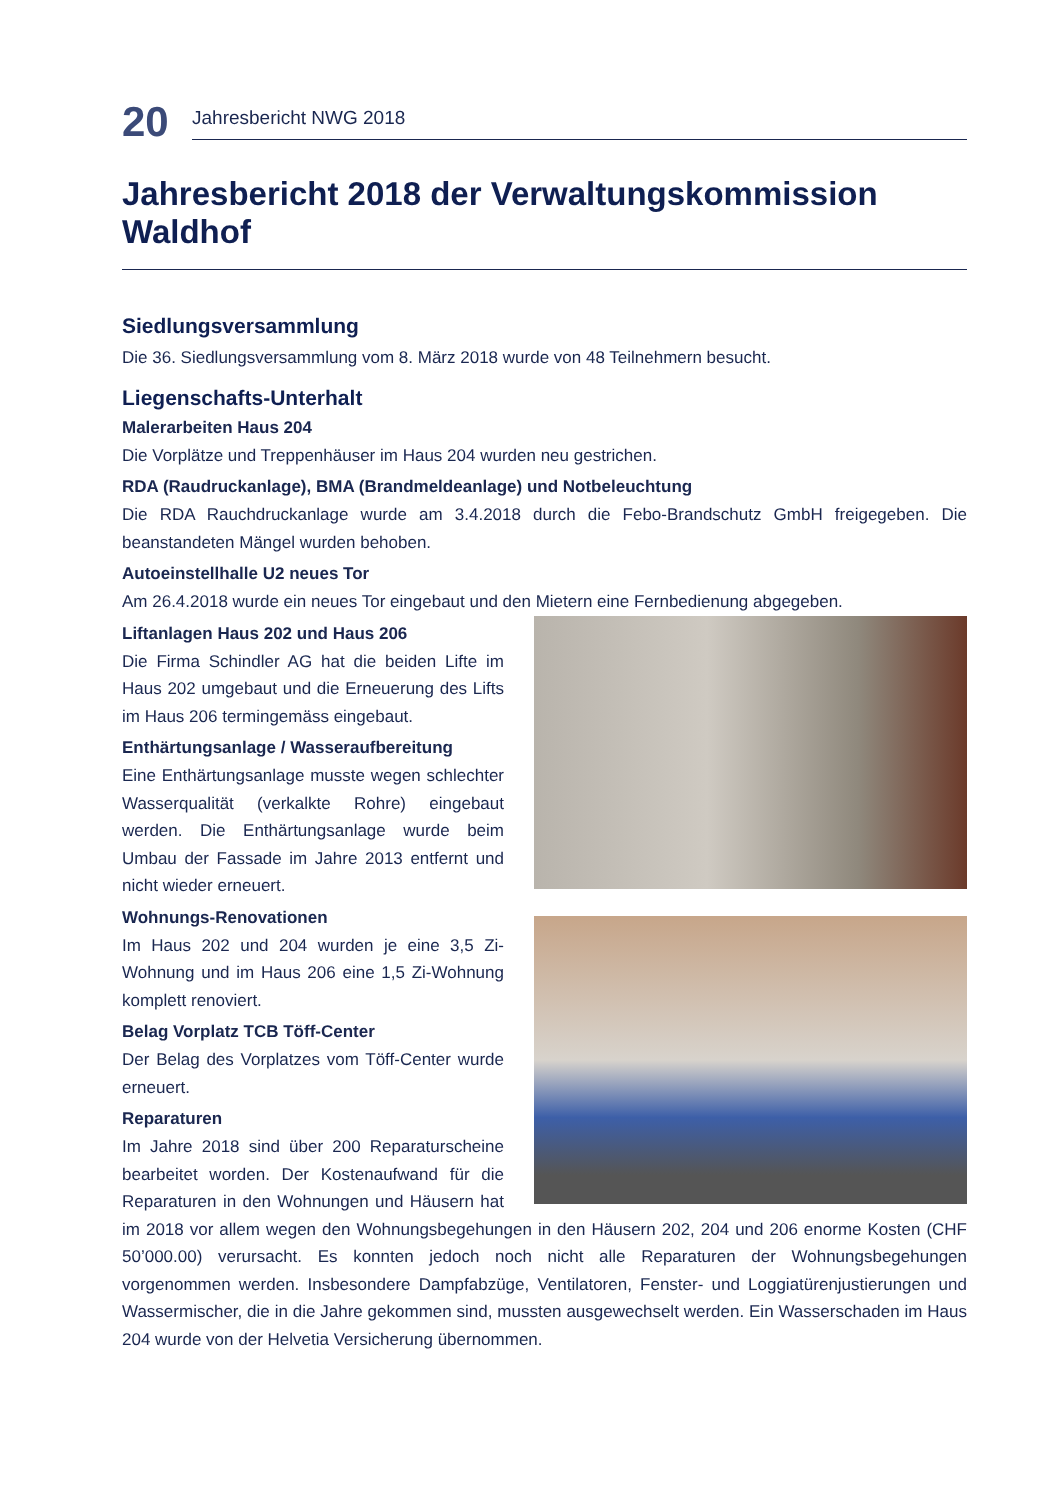20
Jahresbericht NWG 2018
Jahresbericht 2018 der Verwaltungskommission Waldhof
Siedlungsversammlung
Die 36. Siedlungsversammlung vom 8. März 2018 wurde von 48 Teilnehmern besucht.
Liegenschafts-Unterhalt
Malerarbeiten Haus 204
Die Vorplätze und Treppenhäuser im Haus 204 wurden neu gestrichen.
RDA (Raudruckanlage), BMA (Brandmeldeanlage) und Notbeleuchtung
Die RDA Rauchdruckanlage wurde am 3.4.2018 durch die Febo-Brandschutz GmbH freigegeben. Die beanstandeten Mängel wurden behoben.
Autoeinstellhalle U2 neues Tor
Am 26.4.2018 wurde ein neues Tor eingebaut und den Mietern eine Fernbedienung abgegeben.
Liftanlagen Haus 202 und Haus 206
Die Firma Schindler AG hat die beiden Lifte im Haus 202 umgebaut und die Erneuerung des Lifts im Haus 206 termingemäss eingebaut.
Enthärtungsanlage / Wasseraufbereitung
Eine Enthärtungsanlage musste wegen schlechter Wasserqualität (verkalkte Rohre) eingebaut werden. Die Enthärtungsanlage wurde beim Umbau der Fassade im Jahre 2013 entfernt und nicht wieder erneuert.
Wohnungs-Renovationen
Im Haus 202 und 204 wurden je eine 3,5 Zi-Wohnung und im Haus 206 eine 1,5 Zi-Wohnung komplett renoviert.
Belag Vorplatz TCB Töff-Center
Der Belag des Vorplatzes vom Töff-Center wurde erneuert.
Reparaturen
Im Jahre 2018 sind über 200 Reparaturscheine bearbeitet worden. Der Kostenaufwand für die Reparaturen in den Wohnungen und Häusern hat im 2018 vor allem wegen den Wohnungsbegehungen in den Häusern 202, 204 und 206 enorme Kosten (CHF 50’000.00) verursacht. Es konnten jedoch noch nicht alle Reparaturen der Wohnungsbegehungen vorgenommen werden. Insbesondere Dampfabzüge, Ventilatoren, Fenster- und Loggiatürenjustierungen und Wassermischer, die in die Jahre gekommen sind, mussten ausgewechselt werden. Ein Wasserschaden im Haus 204 wurde von der Helvetia Versicherung übernommen.